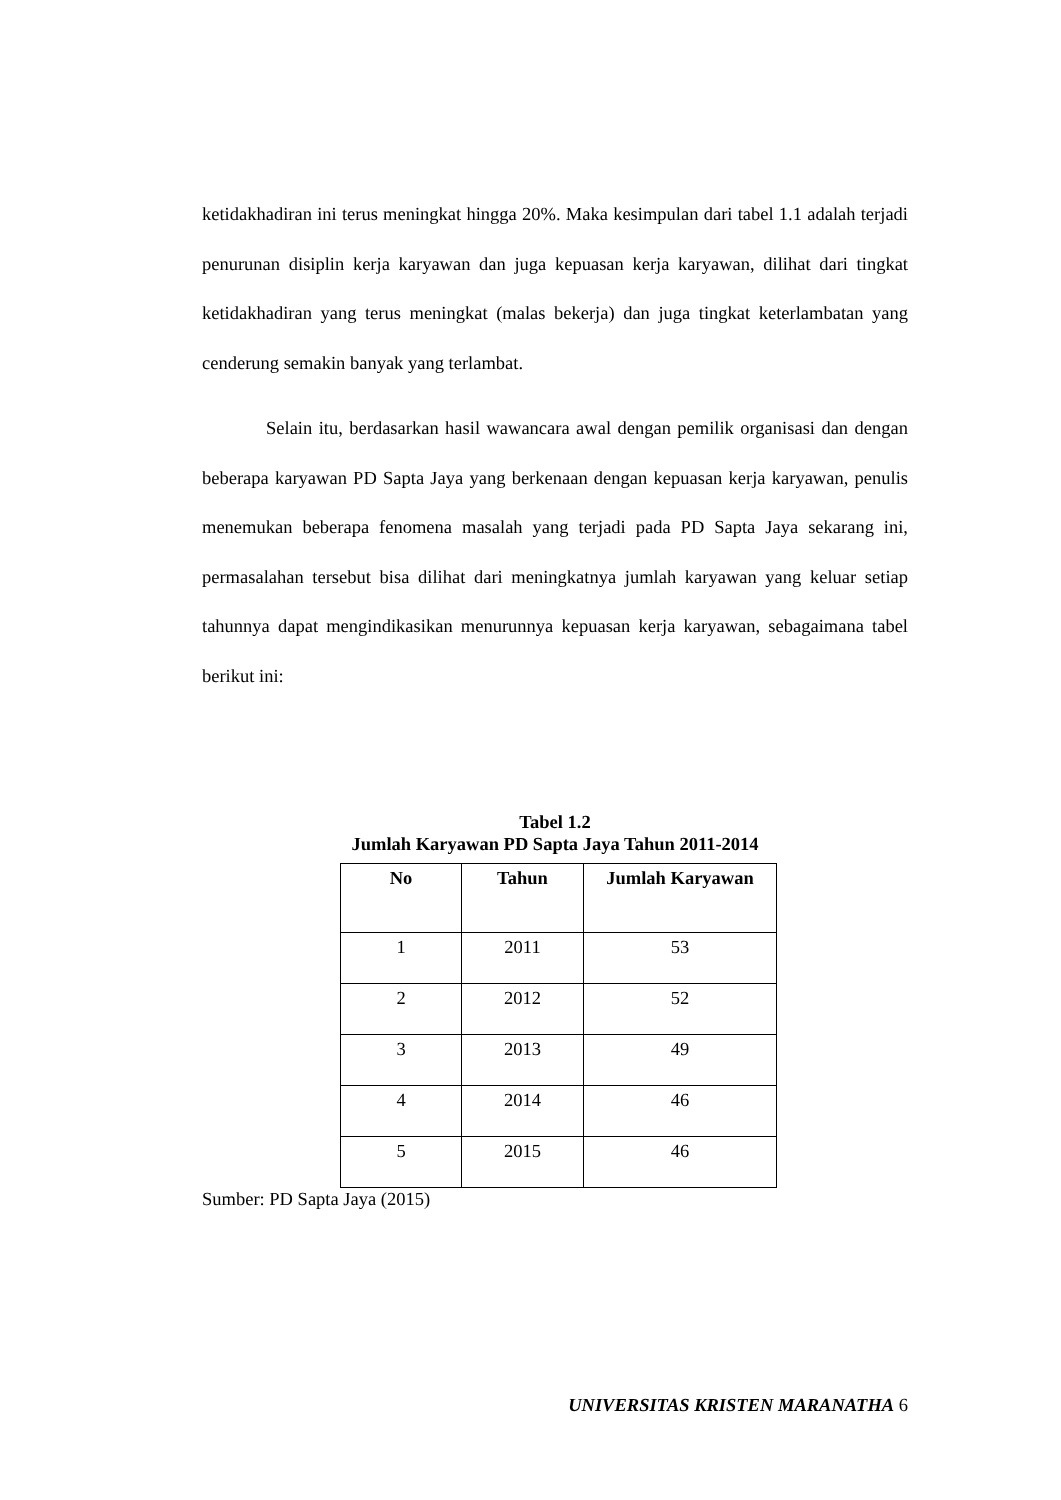ketidakhadiran ini terus meningkat hingga 20%. Maka kesimpulan dari tabel 1.1 adalah terjadi penurunan disiplin kerja karyawan dan juga kepuasan kerja karyawan, dilihat dari tingkat ketidakhadiran yang terus meningkat (malas bekerja) dan juga tingkat keterlambatan yang cenderung semakin banyak yang terlambat.
Selain itu, berdasarkan hasil wawancara awal dengan pemilik organisasi dan dengan beberapa karyawan PD Sapta Jaya yang berkenaan dengan kepuasan kerja karyawan, penulis menemukan beberapa fenomena masalah yang terjadi pada PD Sapta Jaya sekarang ini, permasalahan tersebut bisa dilihat dari meningkatnya jumlah karyawan yang keluar setiap tahunnya dapat mengindikasikan menurunnya kepuasan kerja karyawan, sebagaimana tabel berikut ini:
Tabel 1.2
Jumlah Karyawan PD Sapta Jaya Tahun 2011-2014
| No | Tahun | Jumlah Karyawan |
| --- | --- | --- |
| 1 | 2011 | 53 |
| 2 | 2012 | 52 |
| 3 | 2013 | 49 |
| 4 | 2014 | 46 |
| 5 | 2015 | 46 |
Sumber: PD Sapta Jaya (2015)
UNIVERSITAS KRISTEN MARANATHA 6